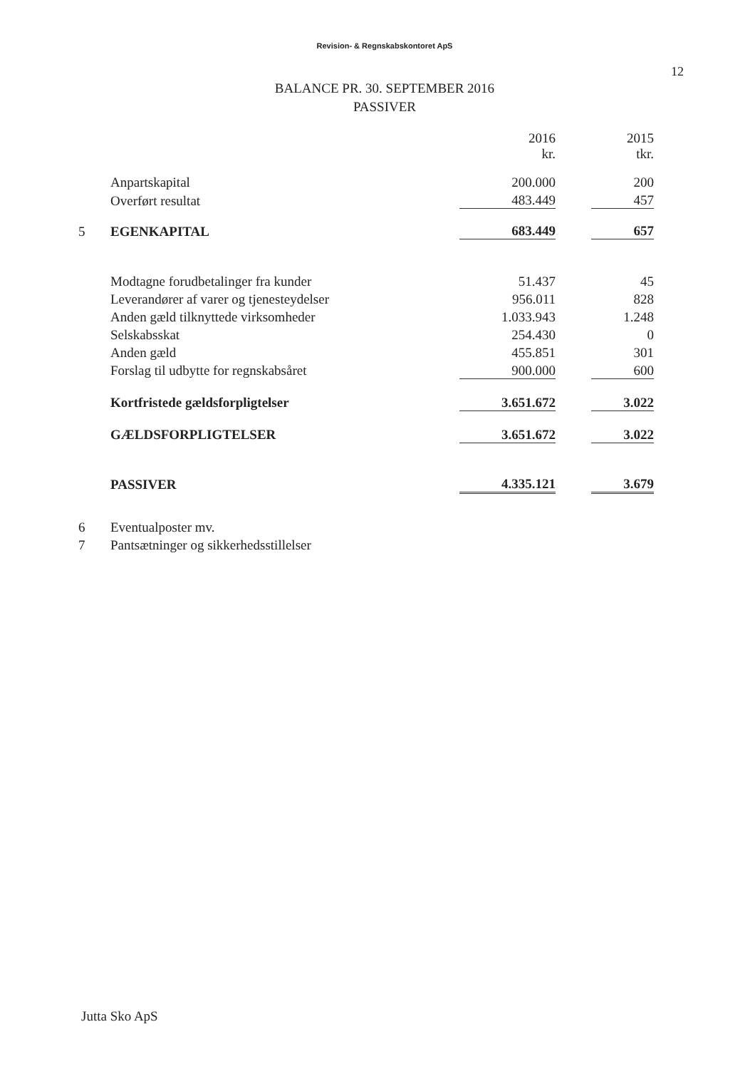Revision- & Regnskabskontoret ApS
12
BALANCE PR. 30. SEPTEMBER 2016
PASSIVER
| | | 2016 kr. | | 2015 tkr. |
| | Anpartskapital | 200.000 | | 200 |
| | Overført resultat | 483.449 | | 457 |
| 5 | EGENKAPITAL | 683.449 | | 657 |
| | Modtagne forudbetalinger fra kunder | 51.437 | | 45 |
| | Leverandører af varer og tjenesteydelser | 956.011 | | 828 |
| | Anden gæld tilknyttede virksomheder | 1.033.943 | | 1.248 |
| | Selskabsskat | 254.430 | | 0 |
| | Anden gæld | 455.851 | | 301 |
| | Forslag til udbytte for regnskabsåret | 900.000 | | 600 |
| | Kortfristede gældsforpligtelser | 3.651.672 | | 3.022 |
| | GÆLDSFORPLIGTELSER | 3.651.672 | | 3.022 |
| | PASSIVER | 4.335.121 | | 3.679 |
| 6 | Eventualposter mv. | | | |
| 7 | Pantsætninger og sikkerhedsstillelser | | | |
Jutta Sko ApS